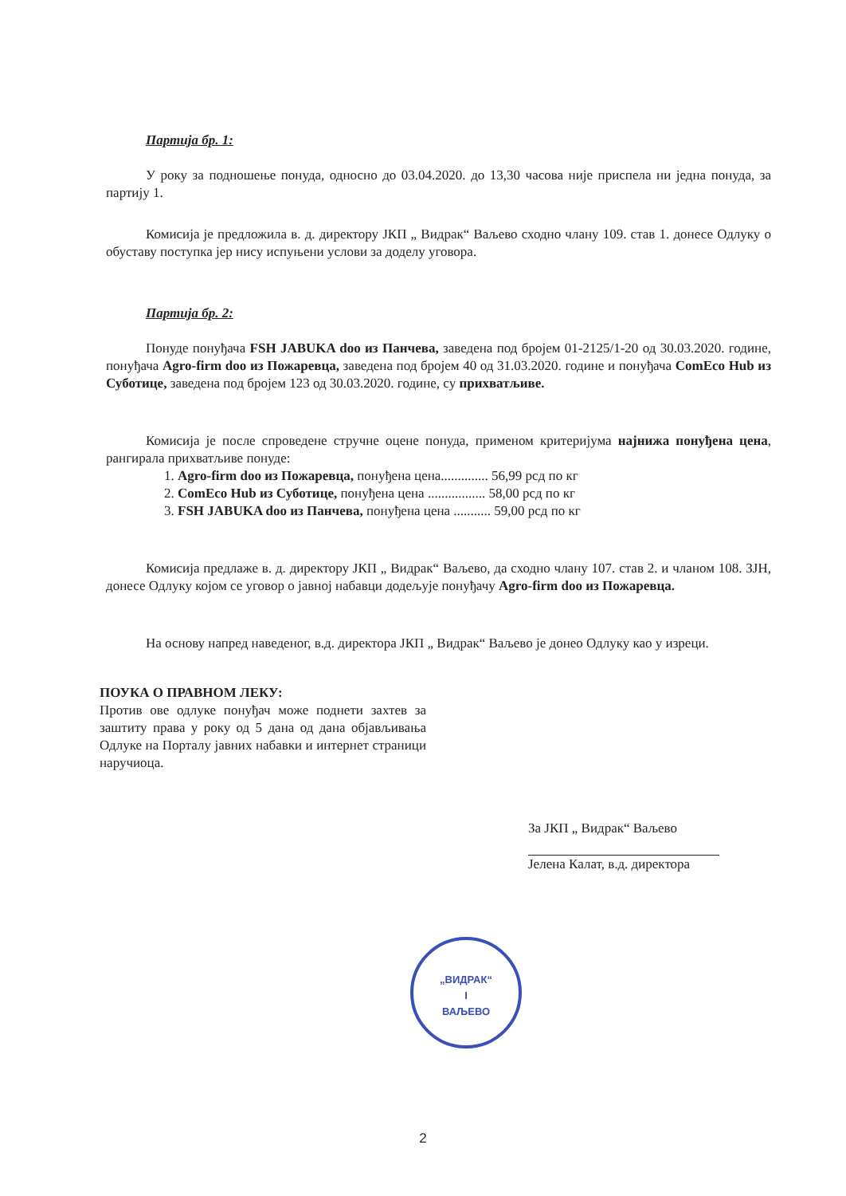Партија бр. 1:
У року за подношење понуда, односно до 03.04.2020. до 13,30 часова није приспела ни једна понуда, за партију 1.
Комисија је предложила в. д. директору ЈКП „ Видрак“ Ваљево сходно члану 109. став 1. донесе Одлуку о обуставу поступка јер нису испуњени услови за доделу уговора.
Партија бр. 2:
Понуде понуђача FSH JABUKA doo из Панчева, заведена под бројем 01-2125/1-20 од 30.03.2020. године, понуђача Agro-firm doo из Пожаревца, заведена под бројем 40 од 31.03.2020. године и понуђача ComEco Hub из Суботице, заведена под бројем 123 од 30.03.2020. године, су прихватљиве.
Комисија је после спроведене стручне оцене понуда, применом критеријума најнижа понуђена цена, рангирала прихватљиве понуде:
1. Agro-firm doo из Пожаревца, понуђена цена.............. 56,99 рсд по кг
2. ComEco Hub из Суботице, понуђена цена ................. 58,00 рсд по кг
3. FSH JABUKA doo из Панчева, понуђена цена ........... 59,00 рсд по кг
Комисија предлаже в. д. директору ЈКП „ Видрак“ Ваљево, да сходно члану 107. став 2. и чланом 108. ЗЈН, донесе Одлуку којом се уговор о јавној набавци додељује понуђачу Agro-firm doo из Пожаревца.
На основу напред наведеног, в.д. директора ЈКП „ Видрак“ Ваљево је донео Одлуку као у изреци.
ПОУКА О ПРАВНОМ ЛЕКУ:
Против ове одлуке понуђач може поднети захтев за заштиту права у року од 5 дана од дана објављивања Одлуке на Порталу јавних набавки и интернет страници наручиоца.
За ЈКП „ Видрак“ Ваљево
Јелена Калат, в.д. директора
„ВИДРАК“
I
ВАЉЕВО
2